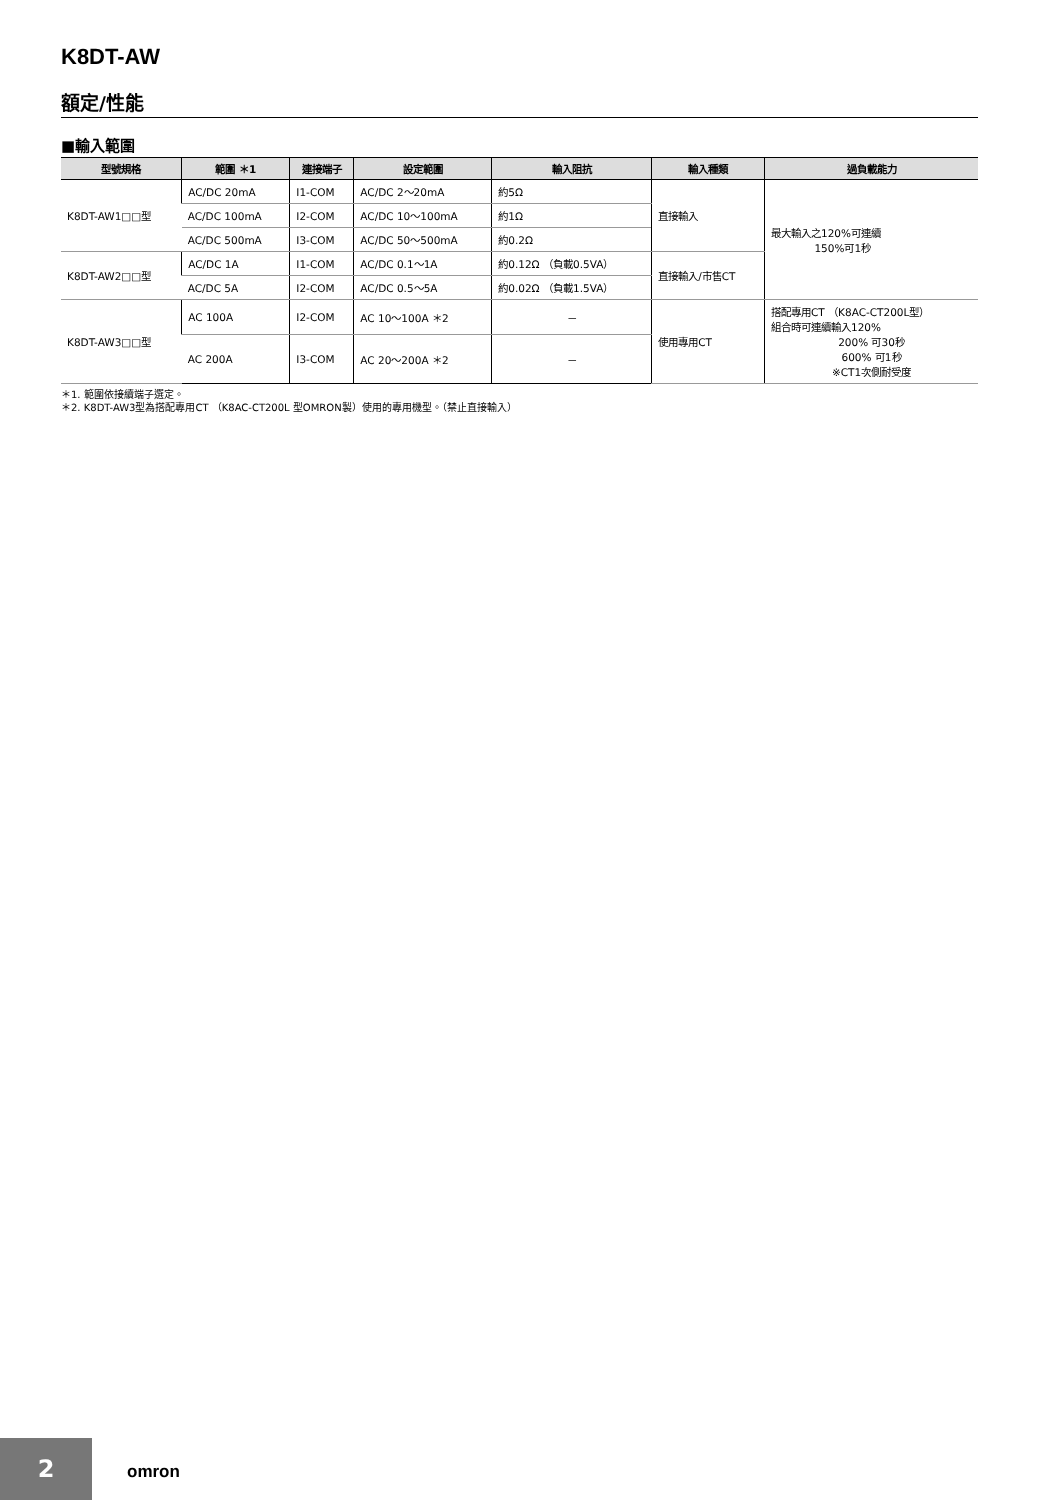K8DT-AW
額定/性能
■輸入範圍
| 型號規格 | 範圍 ＊1 | 連接端子 | 設定範圍 | 輸入阻抗 | 輸入種類 | 過負載能力 |
| --- | --- | --- | --- | --- | --- | --- |
| K8DT-AW1□□型 | AC/DC 20mA | I1-COM | AC/DC 2～20mA | 約5Ω | 直接輸入 | 最大輸入之120%可連續 150%可1秒 |
| | AC/DC 100mA | I2-COM | AC/DC 10～100mA | 約1Ω | | |
| | AC/DC 500mA | I3-COM | AC/DC 50～500mA | 約0.2Ω | | |
| K8DT-AW2□□型 | AC/DC 1A | I1-COM | AC/DC 0.1～1A | 約0.12Ω （負載0.5VA） | 直接輸入/市售CT | |
| | AC/DC 5A | I2-COM | AC/DC 0.5～5A | 約0.02Ω （負載1.5VA） | | |
| K8DT-AW3□□型 | AC 100A | I2-COM | AC 10～100A ＊2 | － | 使用專用CT | 搭配專用CT （K8AC-CT200L型） 組合時可連續輸入120% 200% 可30秒 600% 可1秒 ※CT1次側耐受度 |
| | AC 200A | I3-COM | AC 20～200A ＊2 | － | | |
＊1. 範圍依接續端子選定。
＊2. K8DT-AW3型為搭配專用CT （K8AC-CT200L 型OMRON製）使用的專用機型。（禁止直接輸入）
2 omron